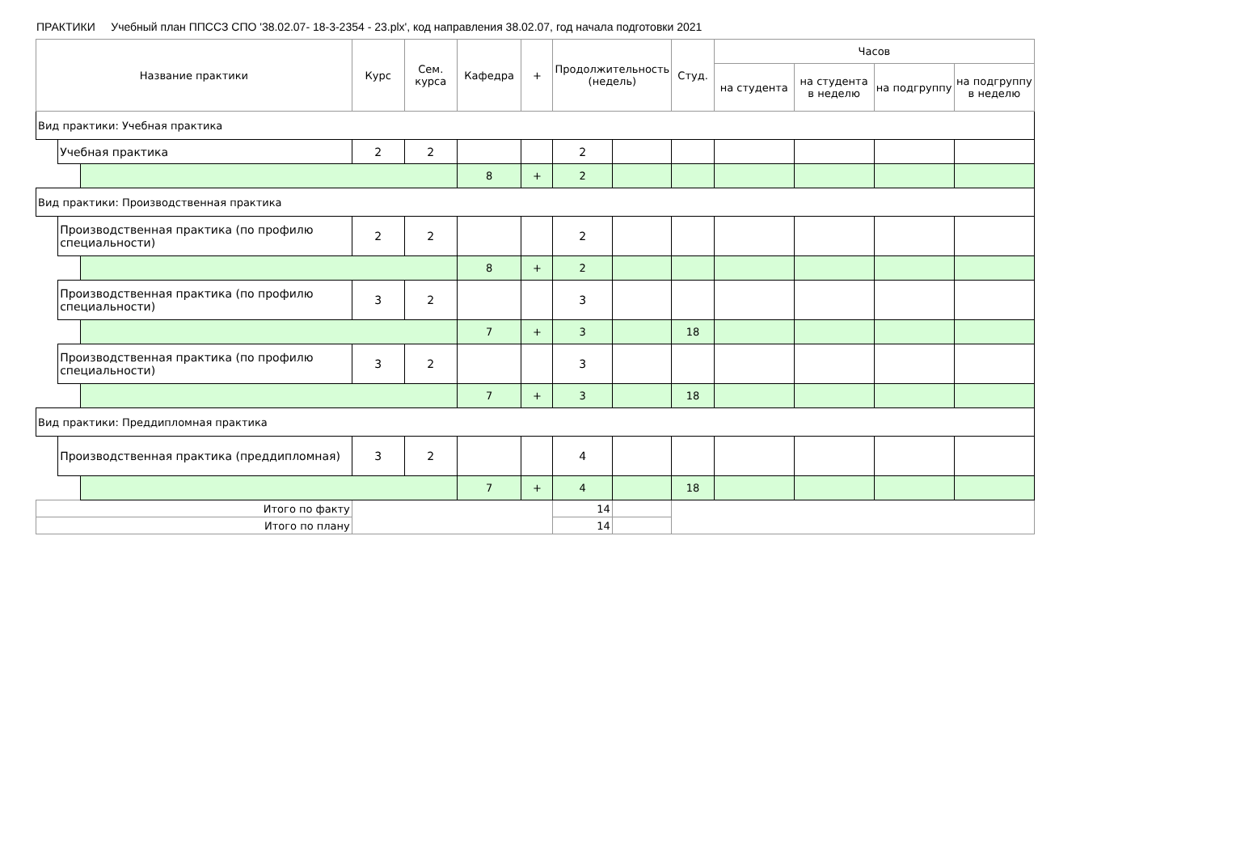ПРАКТИКИ Учебный план ППССЗ СПО '38.02.07- 18-3-2354 - 23.plx', код направления 38.02.07, год начала подготовки 2021
| Название практики | | | Курс | Сем. курса | Кафедра | + | Продолжительность (недель) | | Студ. | Часов | | | |
| --- | --- | --- | --- | --- | --- | --- | --- | --- | --- | --- | --- | --- | --- |
| | | | | | | | | | | на студента | на студента в неделю | на подгруппу | на подгруппу в неделю |
| Вид практики: Учебная практика | | | | | | | | | | | | | |
| | Учебная практика | | 2 | 2 | | | 2 | | | | | | |
| | | | | | 8 | + | 2 | | | | | | |
| Вид практики: Производственная практика | | | | | | | | | | | | | |
| | Производственная практика (по профилю специальности) | | 2 | 2 | | | 2 | | | | | | |
| | | | | | 8 | + | 2 | | | | | | |
| | Производственная практика (по профилю специальности) | | 3 | 2 | | | 3 | | | | | | |
| | | | | | 7 | + | 3 | | 18 | | | | |
| | Производственная практика (по профилю специальности) | | 3 | 2 | | | 3 | | | | | | |
| | | | | | 7 | + | 3 | | 18 | | | | |
| Вид практики: Преддипломная практика | | | | | | | | | | | | | |
| | Производственная практика (преддипломная) | | 3 | 2 | | | 4 | | | | | | |
| | | | | | 7 | + | 4 | | 18 | | | | |
| Итого по факту | | | | | | | 14 | | | | | | |
| Итого по плану | | | | | | | 14 | | | | | | |